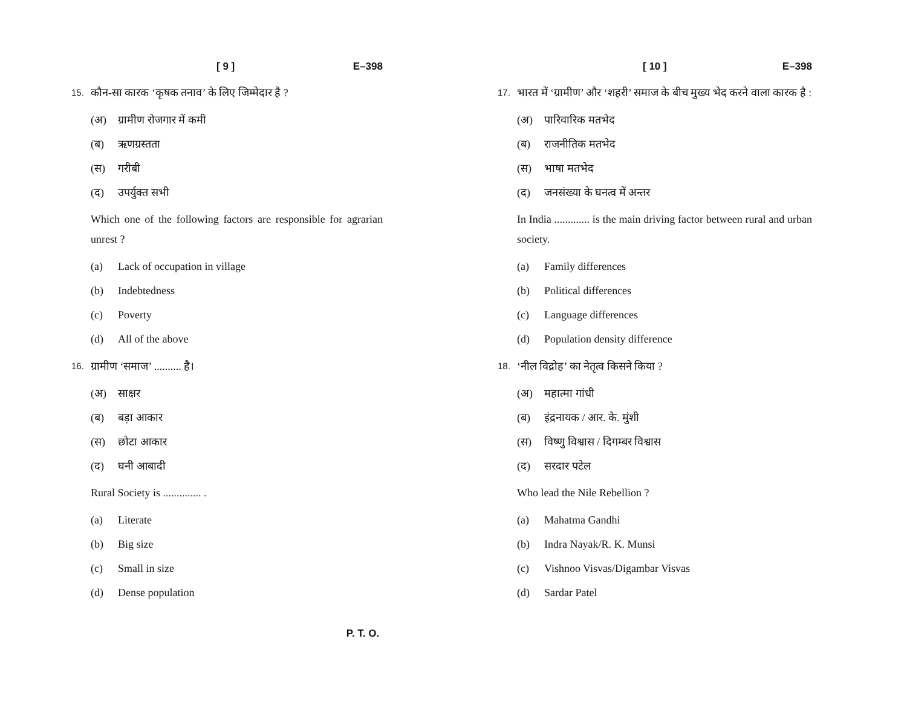[ 9 ] E–398
15. कौन-सा कारक ‘कृषक तनाव’ के लिए जिम्मेदार है ?
(अ) ग्रामीण रोजगार में कमी
(ब) ऋणग्रस्तता
(स) गरीबी
(द) उपर्युक्त सभी
Which one of the following factors are responsible for agrarian unrest ?
(a) Lack of occupation in village
(b) Indebtedness
(c) Poverty
(d) All of the above
16. ग्रामीण ‘समाज’ .......... है।
(अ) साक्षर
(ब) बड़ा आकार
(स) छोटा आकार
(द) घनी आबादी
Rural Society is .............. .
(a) Literate
(b) Big size
(c) Small in size
(d) Dense population
[ 10 ] E–398
17. भारत में ‘ग्रामीण’ और ‘शहरी’ समाज के बीच मुख्य भेद करने वाला कारक है :
(अ) पारिवारिक मतभेद
(ब) राजनीतिक मतभेद
(स) भाषा मतभेद
(द) जनसंख्या के घनत्व में अन्तर
In India ............. is the main driving factor between rural and urban society.
(a) Family differences
(b) Political differences
(c) Language differences
(d) Population density difference
18. ‘नील विद्रोह’ का नेतृत्व किसने किया ?
(अ) महात्मा गांधी
(ब) इंद्रनायक / आर. के. मुंशी
(स) विष्णु विश्वास / दिगम्बर विश्वास
(द) सरदार पटेल
Who lead the Nile Rebellion ?
(a) Mahatma Gandhi
(b) Indra Nayak/R. K. Munsi
(c) Vishnoo Visvas/Digambar Visvas
(d) Sardar Patel
P. T. O.